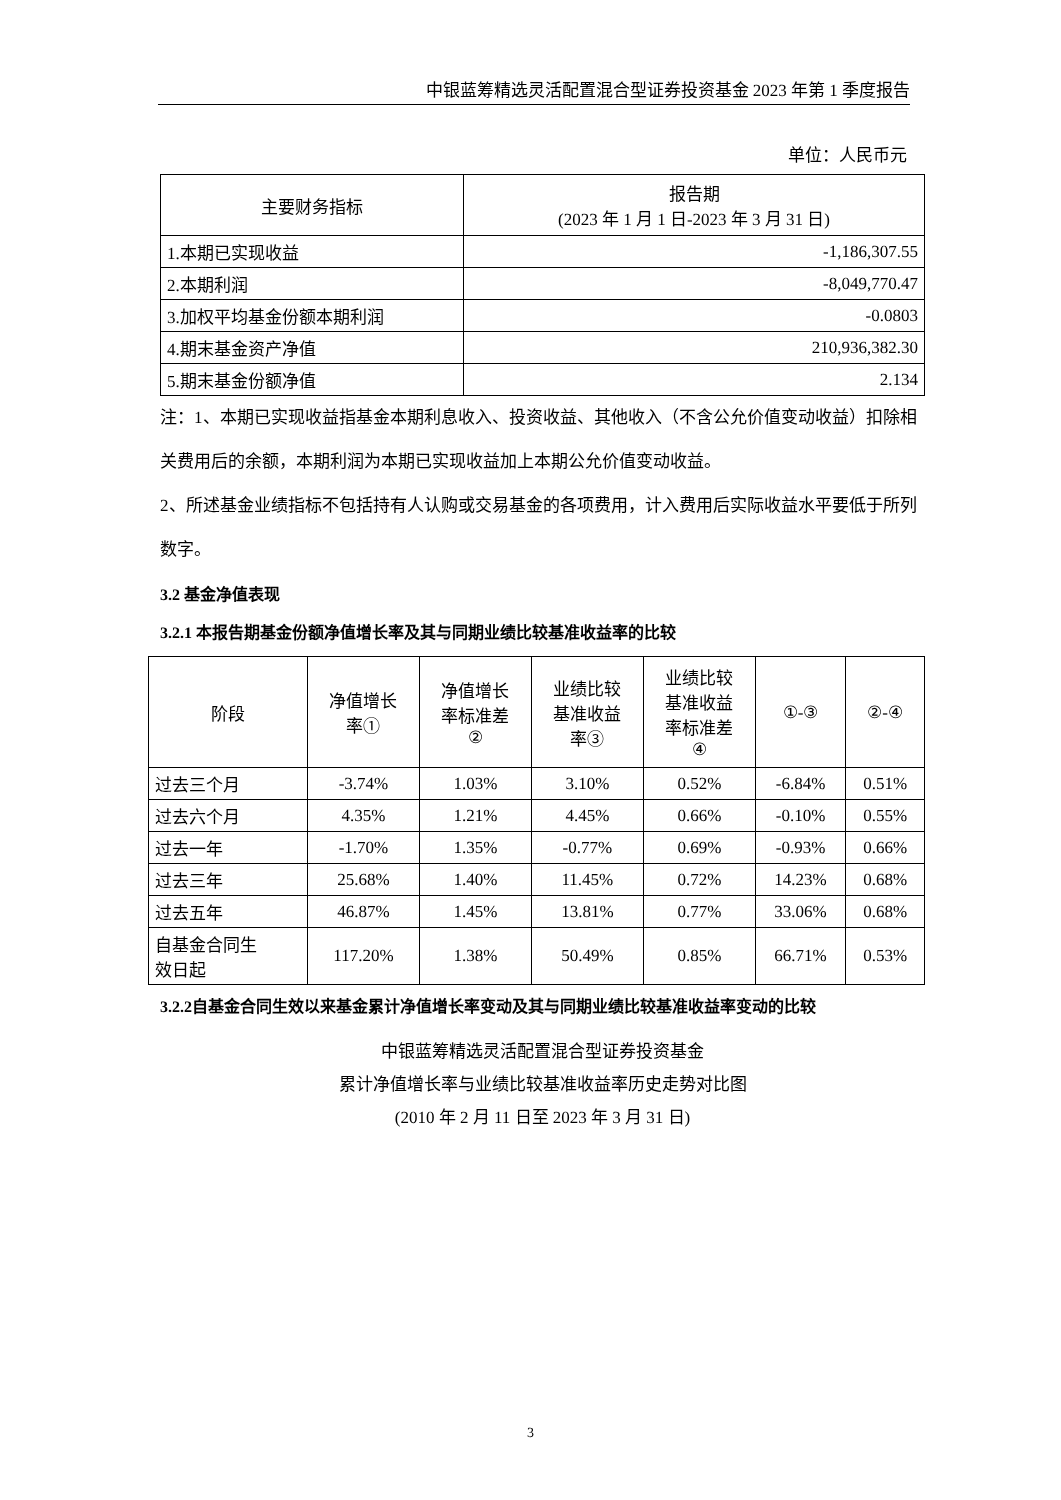中银蓝筹精选灵活配置混合型证券投资基金 2023 年第 1 季度报告
单位：人民币元
| 主要财务指标 | 报告期 (2023 年 1 月 1 日-2023 年 3 月 31 日) |
| --- | --- |
| 1.本期已实现收益 | -1,186,307.55 |
| 2.本期利润 | -8,049,770.47 |
| 3.加权平均基金份额本期利润 | -0.0803 |
| 4.期末基金资产净值 | 210,936,382.30 |
| 5.期末基金份额净值 | 2.134 |
注：1、本期已实现收益指基金本期利息收入、投资收益、其他收入（不含公允价值变动收益）扣除相关费用后的余额，本期利润为本期已实现收益加上本期公允价值变动收益。
2、所述基金业绩指标不包括持有人认购或交易基金的各项费用，计入费用后实际收益水平要低于所列数字。
3.2 基金净值表现
3.2.1 本报告期基金份额净值增长率及其与同期业绩比较基准收益率的比较
| 阶段 | 净值增长 率① | 净值增长 率标准差 ② | 业绩比较 基准收益 率③ | 业绩比较 基准收益 率标准差 ④ | ①-③ | ②-④ |
| --- | --- | --- | --- | --- | --- | --- |
| 过去三个月 | -3.74% | 1.03% | 3.10% | 0.52% | -6.84% | 0.51% |
| 过去六个月 | 4.35% | 1.21% | 4.45% | 0.66% | -0.10% | 0.55% |
| 过去一年 | -1.70% | 1.35% | -0.77% | 0.69% | -0.93% | 0.66% |
| 过去三年 | 25.68% | 1.40% | 11.45% | 0.72% | 14.23% | 0.68% |
| 过去五年 | 46.87% | 1.45% | 13.81% | 0.77% | 33.06% | 0.68% |
| 自基金合同生 效日起 | 117.20% | 1.38% | 50.49% | 0.85% | 66.71% | 0.53% |
3.2.2自基金合同生效以来基金累计净值增长率变动及其与同期业绩比较基准收益率变动的比较
中银蓝筹精选灵活配置混合型证券投资基金
累计净值增长率与业绩比较基准收益率历史走势对比图
(2010 年 2 月 11 日至 2023 年 3 月 31 日)
3